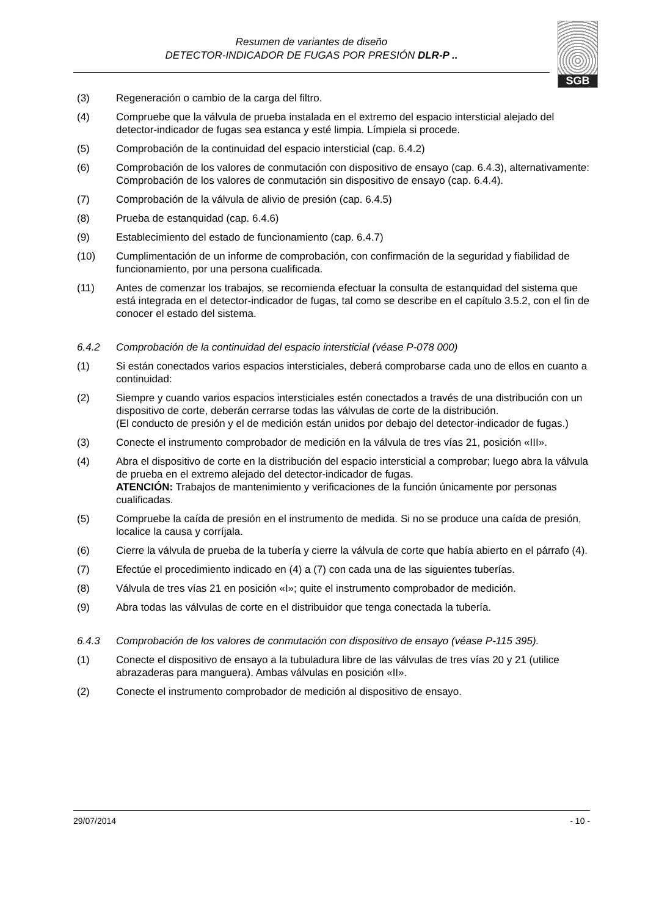Resumen de variantes de diseño
DETECTOR-INDICADOR DE FUGAS POR PRESIÓN DLR-P ..
SGB
(3) Regeneración o cambio de la carga del filtro.
(4) Compruebe que la válvula de prueba instalada en el extremo del espacio intersticial alejado del detector-indicador de fugas sea estanca y esté limpia. Límpiela si procede.
(5) Comprobación de la continuidad del espacio intersticial (cap. 6.4.2)
(6) Comprobación de los valores de conmutación con dispositivo de ensayo (cap. 6.4.3), alternativamente: Comprobación de los valores de conmutación sin dispositivo de ensayo (cap. 6.4.4).
(7) Comprobación de la válvula de alivio de presión (cap. 6.4.5)
(8) Prueba de estanquidad (cap. 6.4.6)
(9) Establecimiento del estado de funcionamiento (cap. 6.4.7)
(10) Cumplimentación de un informe de comprobación, con confirmación de la seguridad y fiabilidad de funcionamiento, por una persona cualificada.
(11) Antes de comenzar los trabajos, se recomienda efectuar la consulta de estanquidad del sistema que está integrada en el detector-indicador de fugas, tal como se describe en el capítulo 3.5.2, con el fin de conocer el estado del sistema.
6.4.2 Comprobación de la continuidad del espacio intersticial (véase P-078 000)
(1) Si están conectados varios espacios intersticiales, deberá comprobarse cada uno de ellos en cuanto a continuidad:
(2) Siempre y cuando varios espacios intersticiales estén conectados a través de una distribución con un dispositivo de corte, deberán cerrarse todas las válvulas de corte de la distribución.
(El conducto de presión y el de medición están unidos por debajo del detector-indicador de fugas.)
(3) Conecte el instrumento comprobador de medición en la válvula de tres vías 21, posición «III».
(4) Abra el dispositivo de corte en la distribución del espacio intersticial a comprobar; luego abra la válvula de prueba en el extremo alejado del detector-indicador de fugas.
ATENCIÓN: Trabajos de mantenimiento y verificaciones de la función únicamente por personas cualificadas.
(5) Compruebe la caída de presión en el instrumento de medida. Si no se produce una caída de presión, localice la causa y corríjala.
(6) Cierre la válvula de prueba de la tubería y cierre la válvula de corte que había abierto en el párrafo (4).
(7) Efectúe el procedimiento indicado en (4) a (7) con cada una de las siguientes tuberías.
(8) Válvula de tres vías 21 en posición «I»; quite el instrumento comprobador de medición.
(9) Abra todas las válvulas de corte en el distribuidor que tenga conectada la tubería.
6.4.3 Comprobación de los valores de conmutación con dispositivo de ensayo (véase P-115 395).
(1) Conecte el dispositivo de ensayo a la tubuladura libre de las válvulas de tres vías 20 y 21 (utilice abrazaderas para manguera). Ambas válvulas en posición «II».
(2) Conecte el instrumento comprobador de medición al dispositivo de ensayo.
29/07/2014 - 10 -